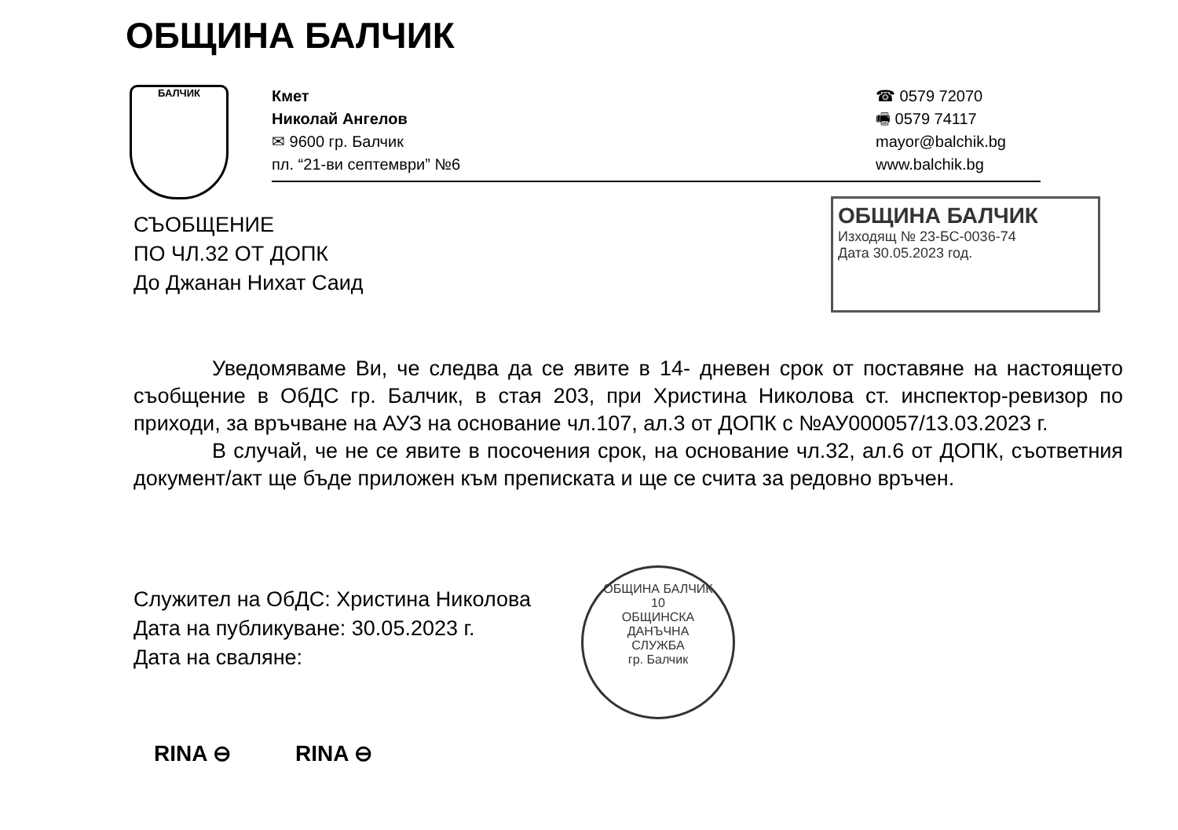ОБЩИНА БАЛЧИК
БАЛЧИК
Кмет
Николай Ангелов
✉ 9600 гр. Балчик
пл. “21-ви септември” №6
☎ 0579 72070
🖷 0579 74117
mayor@balchik.bg
www.balchik.bg
СЪОБЩЕНИЕ
ПО ЧЛ.32 ОТ ДОПК
До Джанан Нихат Саид
ОБЩИНА БАЛЧИК
Изходящ № 23-БС-0036-74
Дата 30.05.2023 год.
Уведомяваме Ви, че следва да се явите в 14- дневен срок от поставяне на настоящето съобщение в ОбДС гр. Балчик, в стая 203, при Христина Николова ст. инспектор-ревизор по приходи, за връчване на АУЗ на основание чл.107, ал.3 от ДОПК с №АУ000057/13.03.2023 г.
В случай, че не се явите в посочения срок, на основание чл.32, ал.6 от ДОПК, съответния документ/акт ще бъде приложен към преписката и ще се счита за редовно връчен.
Служител на ОбДС: Христина Николова
Дата на публикуване: 30.05.2023 г.
Дата на сваляне:
ОБЩИНА БАЛЧИК
10
ОБЩИНСКА
ДАНЪЧНА
СЛУЖБА
гр. Балчик
RINA ⊖ RINA ⊖